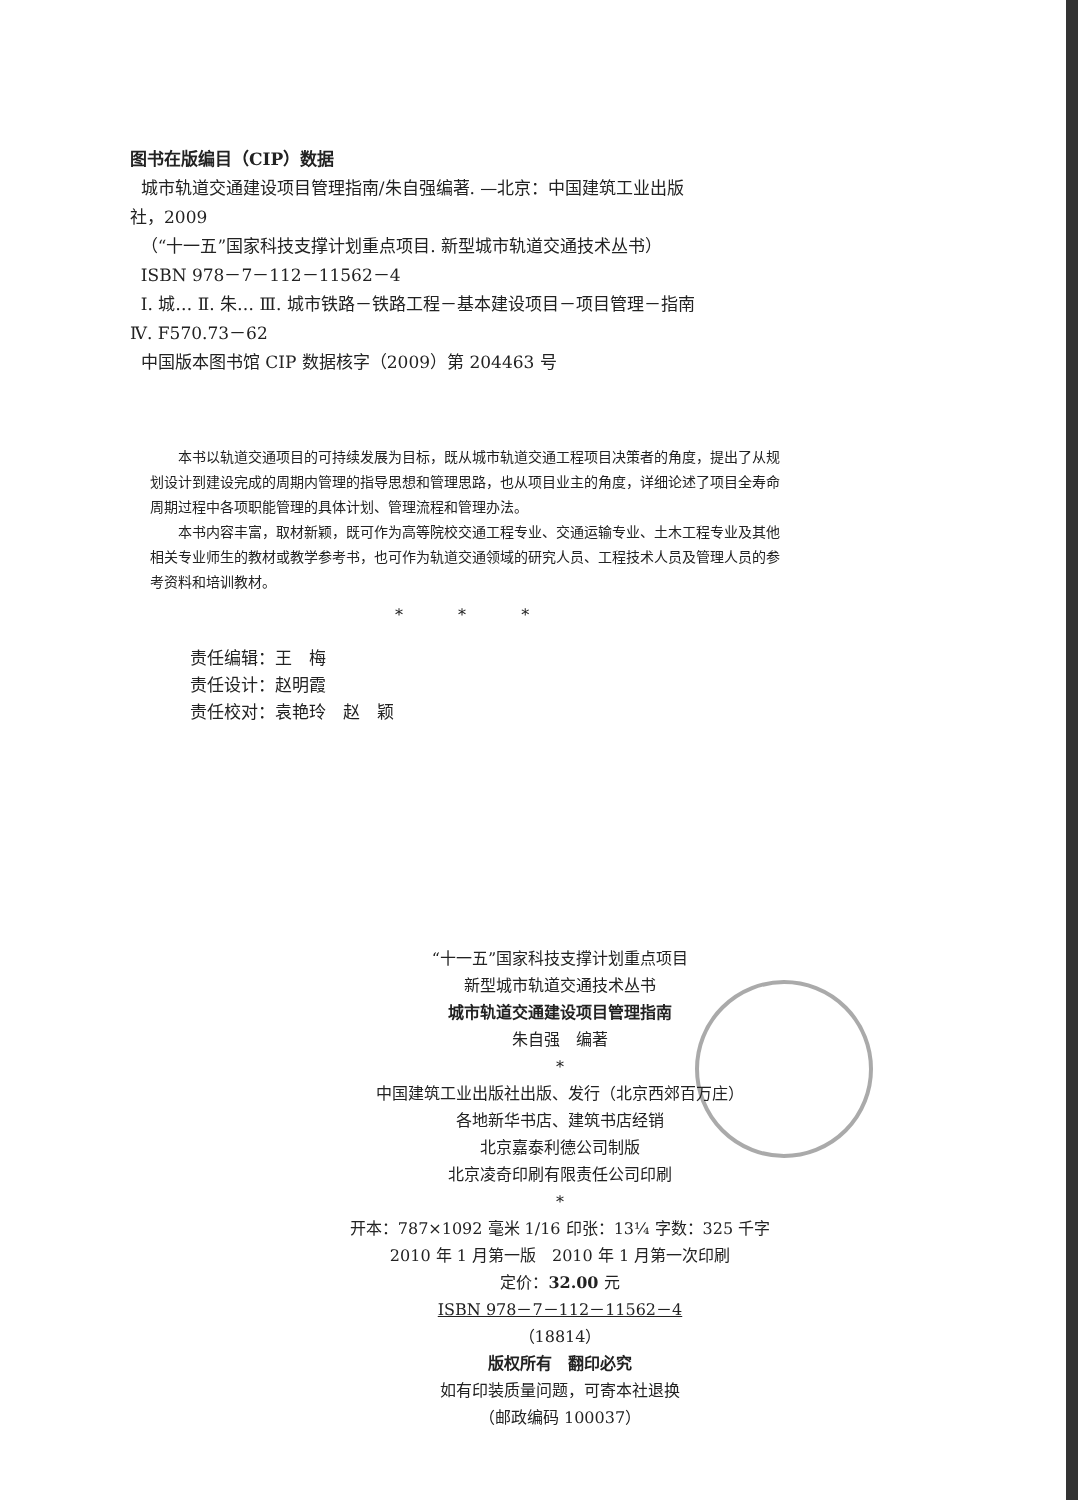图书在版编目（CIP）数据
城市轨道交通建设项目管理指南/朱自强编著. —北京：中国建筑工业出版社，2009
（“十一五”国家科技支撑计划重点项目. 新型城市轨道交通技术丛书）
ISBN 978－7－112－11562－4
Ⅰ. 城… Ⅱ. 朱… Ⅲ. 城市铁路－铁路工程－基本建设项目－项目管理－指南 Ⅳ. F570.73－62
中国版本图书馆 CIP 数据核字（2009）第 204463 号
本书以轨道交通项目的可持续发展为目标，既从城市轨道交通工程项目决策者的角度，提出了从规划设计到建设完成的周期内管理的指导思想和管理思路，也从项目业主的角度，详细论述了项目全寿命周期过程中各项职能管理的具体计划、管理流程和管理办法。
本书内容丰富，取材新颖，既可作为高等院校交通工程专业、交通运输专业、土木工程专业及其他相关专业师生的教材或教学参考书，也可作为轨道交通领域的研究人员、工程技术人员及管理人员的参考资料和培训教材。
* * *
责任编辑：王　梅
责任设计：赵明霞
责任校对：袁艳玲　赵　颖
“十一五”国家科技支撑计划重点项目
新型城市轨道交通技术丛书
城市轨道交通建设项目管理指南
朱自强　编著
*
中国建筑工业出版社出版、发行（北京西郊百万庄）
各地新华书店、建筑书店经销
北京嘉泰利德公司制版
北京凌奇印刷有限责任公司印刷
*
开本：787×1092 毫米 1/16 印张：13¼ 字数：325 千字
2010 年 1 月第一版　2010 年 1 月第一次印刷
定价：32.00 元
ISBN 978－7－112－11562－4
（18814）
版权所有　翻印必究
如有印装质量问题，可寄本社退换
（邮政编码 100037）